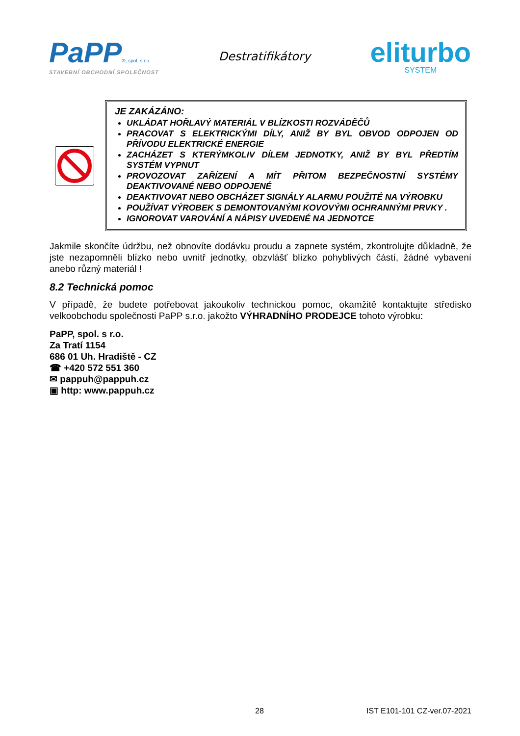PaPP®, spol. s r.o.
STAVEBNÍ OBCHODNÍ SPOLEČNOST
Destratifikátory
eliturbo
SYSTEM
JE ZAKÁZÁNO:
UKLÁDAT HOŘLAVÝ MATERIÁL V BLÍZKOSTI ROZVÁDĚČŮ
PRACOVAT S ELEKTRICKÝMI DÍLY, ANIŽ BY BYL OBVOD ODPOJEN OD PŘÍVODU ELEKTRICKÉ ENERGIE
ZACHÁZET S KTERÝMKOLIV DÍLEM JEDNOTKY, ANIŽ BY BYL PŘEDTÍM SYSTÉM VYPNUT
PROVOZOVAT ZAŘÍZENÍ A MÍT PŘITOM BEZPEČNOSTNÍ SYSTÉMY DEAKTIVOVANÉ NEBO ODPOJENÉ
DEAKTIVOVAT NEBO OBCHÁZET SIGNÁLY ALARMU POUŽITÉ NA VÝROBKU
POUŽÍVAT VÝROBEK S DEMONTOVANÝMI KOVOVÝMI OCHRANNÝMI PRVKY .
IGNOROVAT VAROVÁNÍ A NÁPISY UVEDENÉ NA JEDNOTCE
Jakmile skončíte údržbu, než obnovíte dodávku proudu a zapnete systém, zkontrolujte důkladně, že jste nezapomněli blízko nebo uvnitř jednotky, obzvlášť blízko pohyblivých částí, žádné vybavení anebo různý materiál !
8.2 Technická pomoc
V případě, že budete potřebovat jakoukoliv technickou pomoc, okamžitě kontaktujte středisko velkoobchodu společnosti PaPP s.r.o. jakožto VÝHRADNÍHO PRODEJCE tohoto výrobku:
PaPP, spol. s r.o.
Za Tratí 1154
686 01 Uh. Hradiště - CZ
☎ +420 572 551 360
✉ pappuh@pappuh.cz
▣ http: www.pappuh.cz
28 IST E101-101 CZ-ver.07-2021